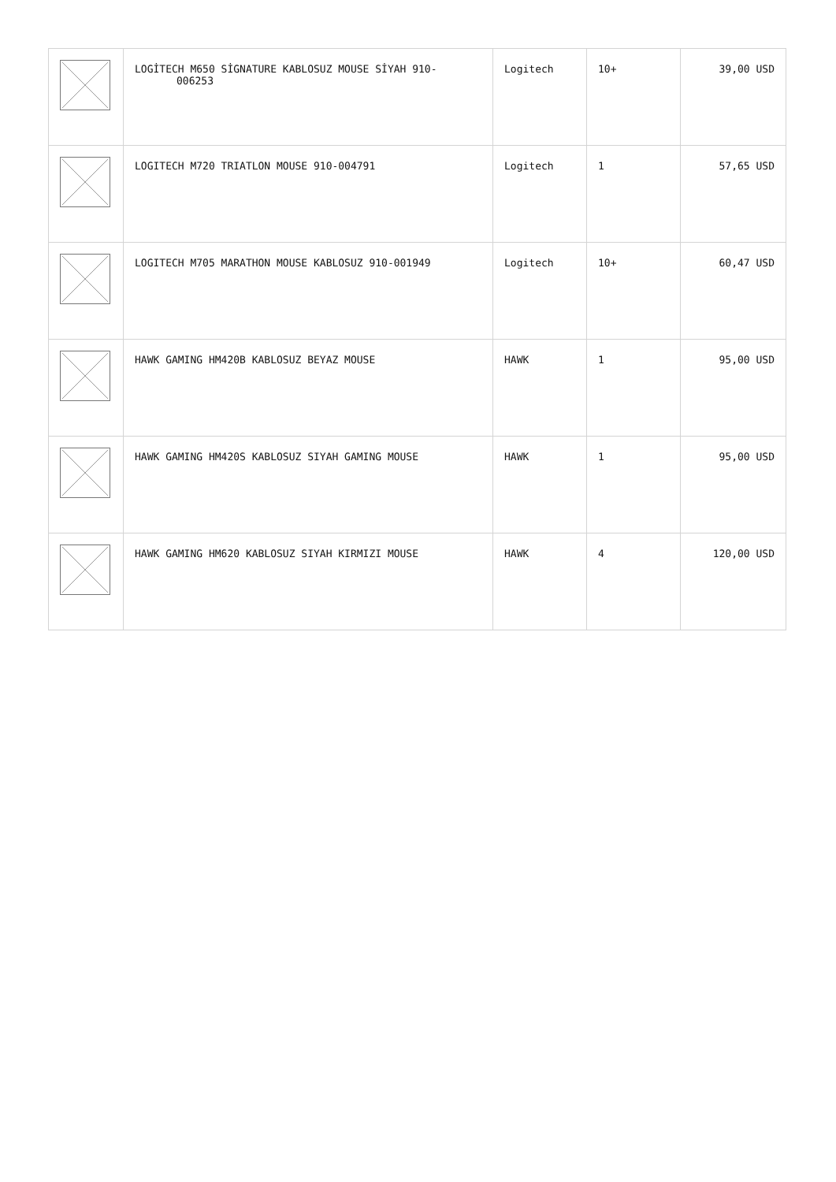| | LOGİTECH M650 SİGNATURE KABLOSUZ MOUSE SİYAH 910- 006253 | Logitech | 10+ | 39,00 USD |
| | LOGITECH M720 TRIATLON MOUSE 910-004791 | Logitech | 1 | 57,65 USD |
| | LOGITECH M705 MARATHON MOUSE KABLOSUZ 910-001949 | Logitech | 10+ | 60,47 USD |
| | HAWK GAMING HM420B KABLOSUZ BEYAZ MOUSE | HAWK | 1 | 95,00 USD |
| | HAWK GAMING HM420S KABLOSUZ SIYAH GAMING MOUSE | HAWK | 1 | 95,00 USD |
| | HAWK GAMING HM620 KABLOSUZ SIYAH KIRMIZI MOUSE | HAWK | 4 | 120,00 USD |